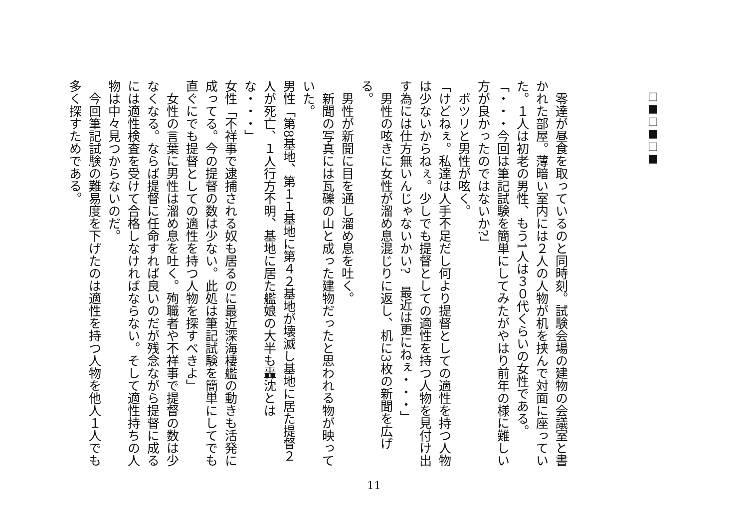□■□■□■
　零達が昼食を取っているのと同時刻。試験会場の建物の会議室と書かれた部屋。薄暗い室内には２人の人物が机を挟んで対面に座っていた。１人は初老の男性、もう1人は３０代くらいの女性である。
「・・・今回は筆記試験を簡単にしてみたがやはり前年の様に難しい方が良かったのではないか?」
　ポツリと男性が呟く。
「けどねぇ。私達は人手不足だし何より提督としての適性を持つ人物は少ないからねぇ。少しでも提督としての適性を持つ人物を見付け出す為には仕方無いんじゃないかい?　最近は更にねぇ・・・」
　男性の呟きに女性が溜め息混じりに返し、机に3枚の新聞を広げる。
　男性が新聞に目を通し溜め息を吐く。
　新聞の写真には瓦礫の山と成った建物だったと思われる物が映っていた。
男性「第8基地、第１１基地に第４２基地が壊滅し基地に居た提督２人が死亡、１人行方不明、基地に居た艦娘の大半も轟沈とはな・・・」
女性「不祥事で逮捕される奴も居るのに最近深海棲艦の動きも活発に成ってる。今の提督の数は少ない。此処は筆記試験を簡単にしてでも直ぐにでも提督としての適性を持つ人物を探すべきよ」
　女性の言葉に男性は溜め息を吐く。殉職者や不祥事で提督の数は少なくなる。ならば提督に任命すれば良いのだが残念ながら提督に成るには適性検査を受けて合格しなければならない。そして適性持ちの人物は中々見つからないのだ。
　今回筆記試験の難易度を下げたのは適性を持つ人物を他人１人でも多く探すためである。
11